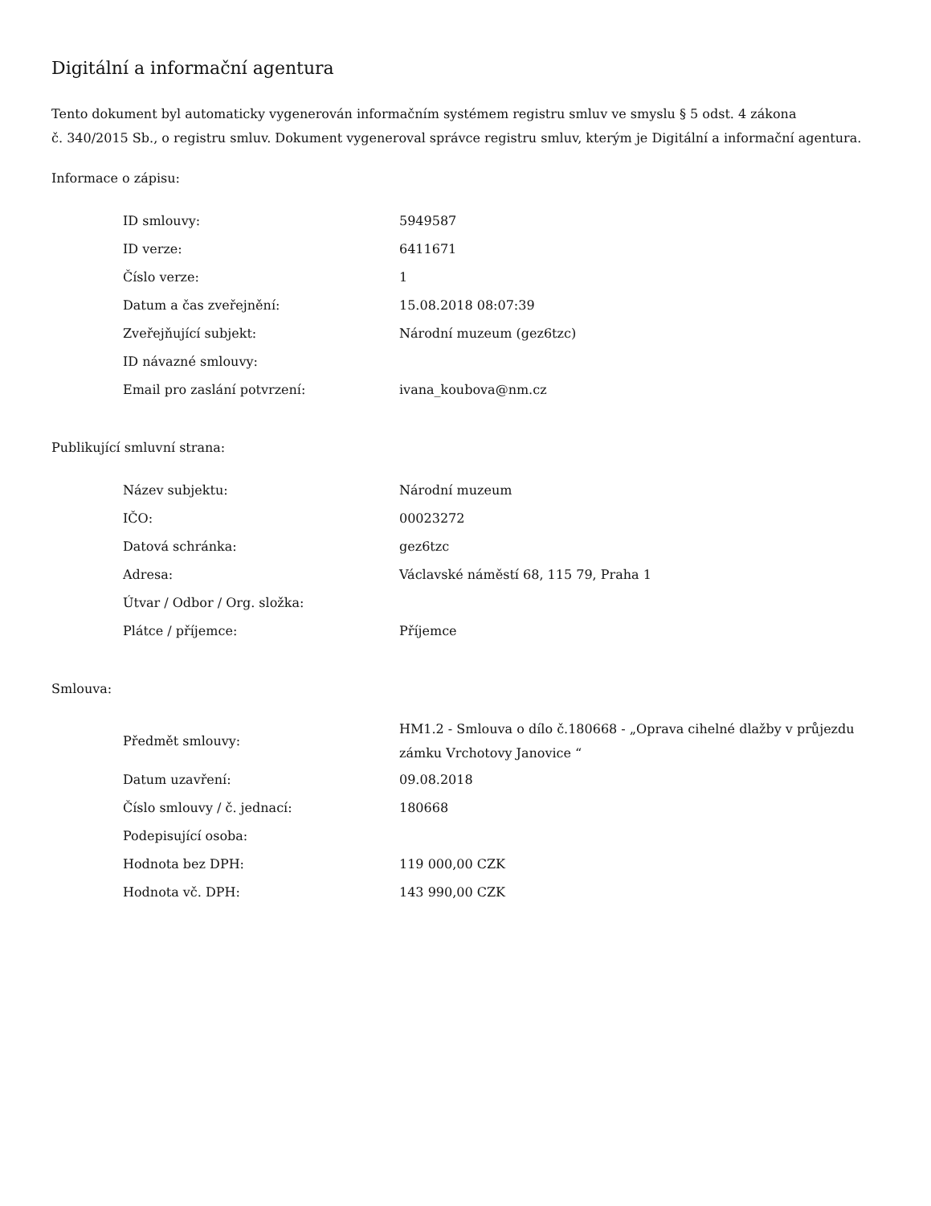Digitální a informační agentura
Tento dokument byl automaticky vygenerován informačním systémem registru smluv ve smyslu § 5 odst. 4 zákona
č. 340/2015 Sb., o registru smluv. Dokument vygeneroval správce registru smluv, kterým je Digitální a informační agentura.
Informace o zápisu:
| ID smlouvy: | 5949587 |
| ID verze: | 6411671 |
| Číslo verze: | 1 |
| Datum a čas zveřejnění: | 15.08.2018 08:07:39 |
| Zveřejňující subjekt: | Národní muzeum (gez6tzc) |
| ID návazné smlouvy: | |
| Email pro zaslání potvrzení: | ivana_koubova@nm.cz |
Publikující smluvní strana:
| Název subjektu: | Národní muzeum |
| IČO: | 00023272 |
| Datová schránka: | gez6tzc |
| Adresa: | Václavské náměstí 68, 115 79, Praha 1 |
| Útvar / Odbor / Org. složka: | |
| Plátce / příjemce: | Příjemce |
Smlouva:
| Předmět smlouvy: | HM1.2 - Smlouva o dílo č.180668 - „Oprava cihelné dlažby v průjezdu zámku Vrchotovy Janovice “ |
| Datum uzavření: | 09.08.2018 |
| Číslo smlouvy / č. jednací: | 180668 |
| Podepisující osoba: | |
| Hodnota bez DPH: | 119 000,00 CZK |
| Hodnota vč. DPH: | 143 990,00 CZK |